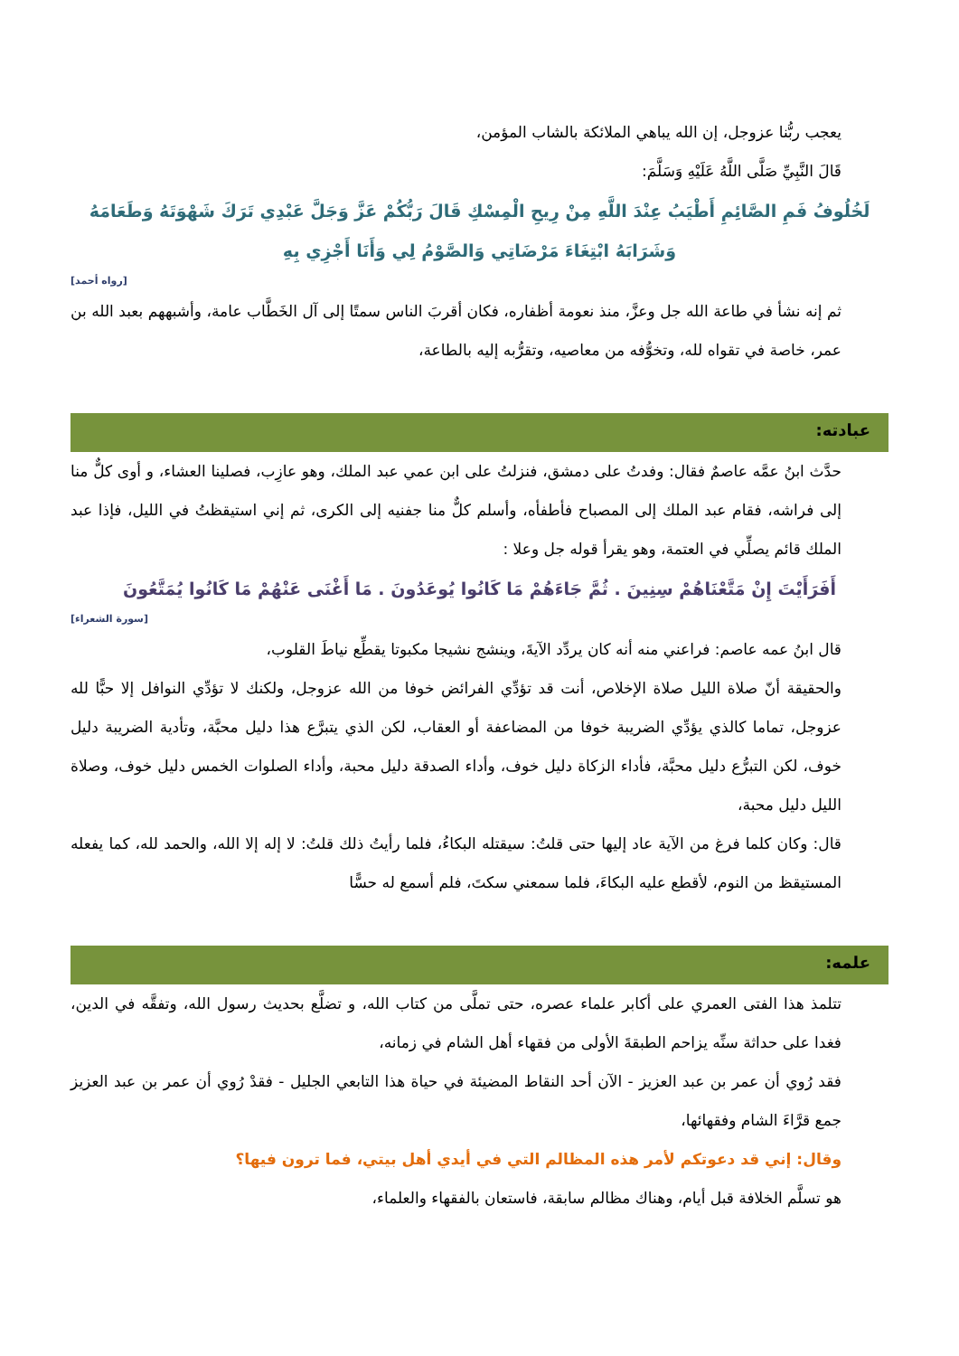يعجب ربُّنا عزوجل، إن الله يباهي الملائكة بالشاب المؤمن،
قَالَ النَّبِيِّ صَلَّى اللَّهُ عَلَيْهِ وَسَلَّمَ:
لَخُلُوفُ فَمِ الصَّائِمِ أَطْيَبُ عِنْدَ اللَّهِ مِنْ رِيحِ الْمِسْكِ قَالَ رَبُّكُمْ عَزَّ وَجَلَّ عَبْدِي تَرَكَ شَهْوَتَهُ وَطَعَامَهُ وَشَرَابَهُ ابْتِغَاءَ مَرْضَاتِي وَالصَّوْمُ لِي وَأَنَا أَجْزِي بِهِ
[رواه أحمد]
ثم إنه نشأ في طاعة الله جل وعزَّ، منذ نعومة أظفاره، فكان أقربَ الناس سمتًا إلى آل الخَطَّاب عامة، وأشبههم بعبد الله بن عمر، خاصة في تقواه لله، وتخوُّفه من معاصيه، وتقرُّبه إليه بالطاعة،
عبادته:
حدَّث ابنُ عمَّه عاصمٌ فقال: وفدتُ على دمشق، فنزلتُ على ابن عمي عبد الملك، وهو عازِب، فصلينا العشاء، و أوى كلٌّ منا إلى فراشه، فقام عبد الملك إلى المصباح فأطفأه، وأسلم كلٌّ منا جفنيه إلى الكرى، ثم إني استيقظتُ في الليل، فإذا عبد الملك قائم يصلِّي في العتمة، وهو يقرأ قوله جل وعلا :
أَفَرَأَيْتَ إِنْ مَتَّعْنَاهُمْ سِنِينَ . ثُمَّ جَاءَهُمْ مَا كَانُوا يُوعَدُونَ . مَا أَغْنَى عَنْهُمْ مَا كَانُوا يُمَتَّعُونَ
[سورة الشعراء]
قال ابنُ عمه عاصم: فراعني منه أنه كان يردِّد الآيةَ، وينشج نشيجا مكبوتا يقطِّع نياطَ القلوب،
والحقيقة أنّ صلاة الليل صلاة الإخلاص، أنت قد تؤدِّي الفرائض خوفا من الله عزوجل، ولكنك لا تؤدِّي النوافل إلا حبًّا لله عزوجل، تماما كالذي يؤدِّي الضريبة خوفا من المضاعفة أو العقاب، لكن الذي يتبرَّع هذا دليل محبَّة، وتأدية الضريبة دليل خوف، لكن التبرُّع دليل محبَّة، فأداء الزكاة دليل خوف، وأداء الصدقة دليل محبة، وأداء الصلوات الخمس دليل خوف، وصلاة الليل دليل محبة،
قال: وكان كلما فرغ من الآية عاد إليها حتى قلتُ: سيقتله البكاءُ، فلما رأيتُ ذلك قلتُ: لا إله إلا الله، والحمد لله، كما يفعله المستيقظ من النوم، لأقطع عليه البكاءَ، فلما سمعني سكتَ، فلم أسمع له حسًّا
علمه:
تتلمذ هذا الفتى العمري على أكابر علماء عصره، حتى تملَّى من كتاب الله، و تضلَّع بحديث رسول الله، وتفقَّه في الدين، فغدا على حداثة سنِّه يزاحم الطبقةَ الأولى من فقهاء أهل الشام في زمانه،
فقد رُوي أن عمر بن عبد العزيز - الآن أحد النقاط المضيئة في حياة هذا التابعي الجليل - فقدْ رُوي أن عمر بن عبد العزيز جمع قرَّاءَ الشام وفقهائها،
وقال: إني قد دعوتكم لأمر هذه المظالم التي في أيدي أهل بيتي، فما ترون فيها؟
هو تسلَّم الخلافة قبل أيام، وهناك مظالم سابقة، فاستعان بالفقهاء والعلماء،